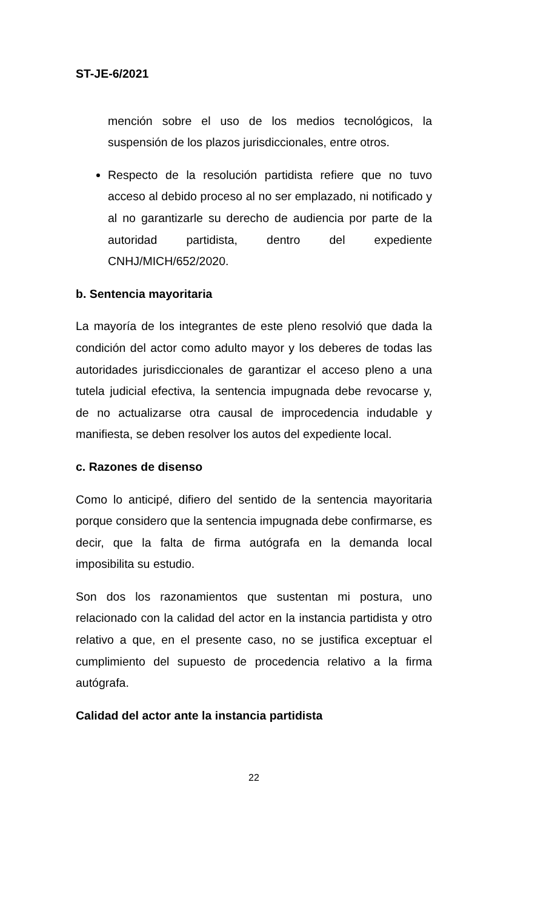ST-JE-6/2021
mención sobre el uso de los medios tecnológicos, la suspensión de los plazos jurisdiccionales, entre otros.
Respecto de la resolución partidista refiere que no tuvo acceso al debido proceso al no ser emplazado, ni notificado y al no garantizarle su derecho de audiencia por parte de la autoridad partidista, dentro del expediente CNHJ/MICH/652/2020.
b. Sentencia mayoritaria
La mayoría de los integrantes de este pleno resolvió que dada la condición del actor como adulto mayor y los deberes de todas las autoridades jurisdiccionales de garantizar el acceso pleno a una tutela judicial efectiva, la sentencia impugnada debe revocarse y, de no actualizarse otra causal de improcedencia indudable y manifiesta, se deben resolver los autos del expediente local.
c. Razones de disenso
Como lo anticipé, difiero del sentido de la sentencia mayoritaria porque considero que la sentencia impugnada debe confirmarse, es decir, que la falta de firma autógrafa en la demanda local imposibilita su estudio.
Son dos los razonamientos que sustentan mi postura, uno relacionado con la calidad del actor en la instancia partidista y otro relativo a que, en el presente caso, no se justifica exceptuar el cumplimiento del supuesto de procedencia relativo a la firma autógrafa.
Calidad del actor ante la instancia partidista
22